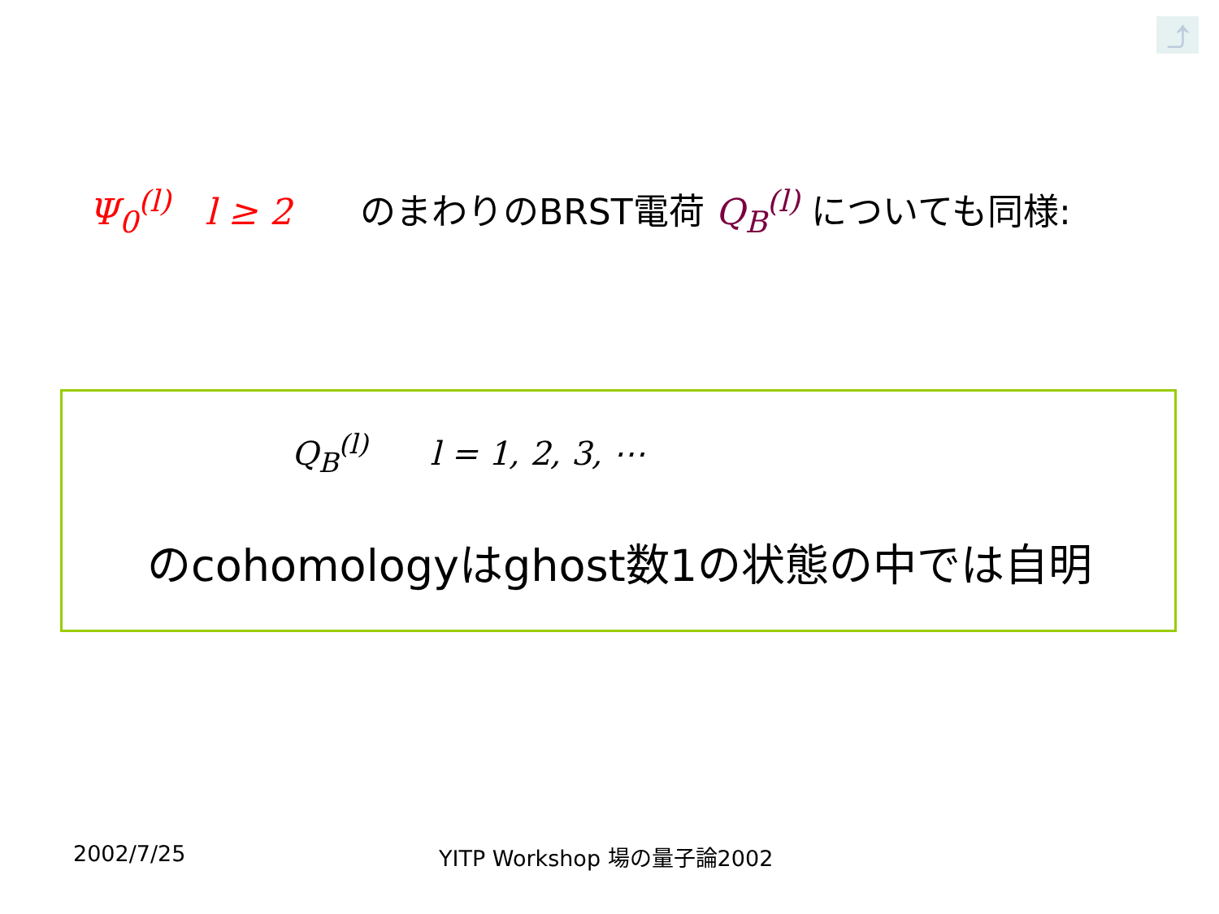⤴
Ψ<sub>0</sub><sup>(l)</sup> l ≥ 2 のまわりのBRST電荷 Q<sub>B</sub><sup>(l)</sup> についても同様:
Q<sub>B</sub><sup>(l)</sup> l = 1, 2, 3, ⋯
のcohomologyはghost数1の状態の中では自明
2002/7/25 YITP Workshop 場の量子論2002